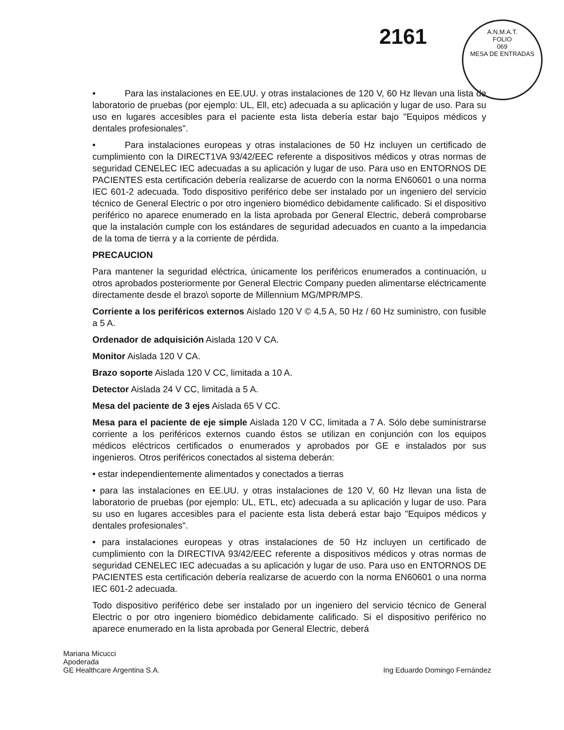2161
A.N.M.A.T.
FOLIO
069
MESA DE ENTRADAS
• Para las instalaciones en EE.UU. y otras instalaciones de 120 V, 60 Hz llevan una lista de laboratorio de pruebas (por ejemplo: UL, Ell, etc) adecuada a su aplicación y lugar de uso. Para su uso en lugares accesibles para el paciente esta lista debería estar bajo "Equipos médicos y dentales profesionales".
• Para instalaciones europeas y otras instalaciones de 50 Hz incluyen un certificado de cumplimiento con la DIRECT1VA 93/42/EEC referente a dispositivos médicos y otras normas de seguridad CENELEC IEC adecuadas a su aplicación y lugar de uso. Para uso en ENTORNOS DE PACIENTES esta certificación debería realizarse de acuerdo con la norma EN60601 o una norma IEC 601-2 adecuada. Todo dispositivo periférico debe ser instalado por un ingeniero del servicio técnico de General Electric o por otro ingeniero biomédico debidamente calificado. Si el dispositivo periférico no aparece enumerado en la lista aprobada por General Electric, deberá comprobarse que la instalación cumple con los estándares de seguridad adecuados en cuanto a la impedancia de la toma de tierra y a la corriente de pérdida.
PRECAUCION
Para mantener la seguridad eléctrica, únicamente los periféricos enumerados a continuación, u otros aprobados posteriormente por General Electric Company pueden alimentarse eléctricamente directamente desde el brazo\ soporte de Millennium MG/MPR/MPS.
Corriente a los periféricos externos Aislado 120 V © 4,5 A, 50 Hz / 60 Hz suministro, con fusible a 5 A.
Ordenador de adquisición Aislada 120 V CA.
Monitor Aislada 120 V CA.
Brazo soporte Aislada 120 V CC, limitada a 10 A.
Detector Aislada 24 V CC, limitada a 5 A.
Mesa del paciente de 3 ejes Aislada 65 V CC.
Mesa para el paciente de eje simple Aislada 120 V CC, limitada a 7 A. Sólo debe suministrarse corriente a los periféricos externos cuando éstos se utilizan en conjunción con los equipos médicos eléctricos certificados o enumerados y aprobados por GE e instalados por sus ingenieros. Otros periféricos conectados al sistema deberán:
• estar independientemente alimentados y conectados a tierras
• para las instalaciones en EE.UU. y otras instalaciones de 120 V, 60 Hz llevan una lista de laboratorio de pruebas (por ejemplo: UL, ETL, etc) adecuada a su aplicación y lugar de uso. Para su uso en lugares accesibles para el paciente esta lista deberá estar bajo "Equipos médicos y dentales profesionales".
• para instalaciones europeas y otras instalaciones de 50 Hz incluyen un certificado de cumplimiento con la DIRECTIVA 93/42/EEC referente a dispositivos médicos y otras normas de seguridad CENELEC IEC adecuadas a su aplicación y lugar de uso. Para uso en ENTORNOS DE PACIENTES esta certificación debería realizarse de acuerdo con la norma EN60601 o una norma IEC 601-2 adecuada.
Todo dispositivo periférico debe ser instalado por un ingeniero del servicio técnico de General Electric o por otro ingeniero biomédico debidamente calificado. Si el dispositivo periférico no aparece enumerado en la lista aprobada por General Electric, deberá
Mariana Micucci
Apoderada
GE Healthcare Argentina S.A.
Ing Eduardo Domingo Fernández